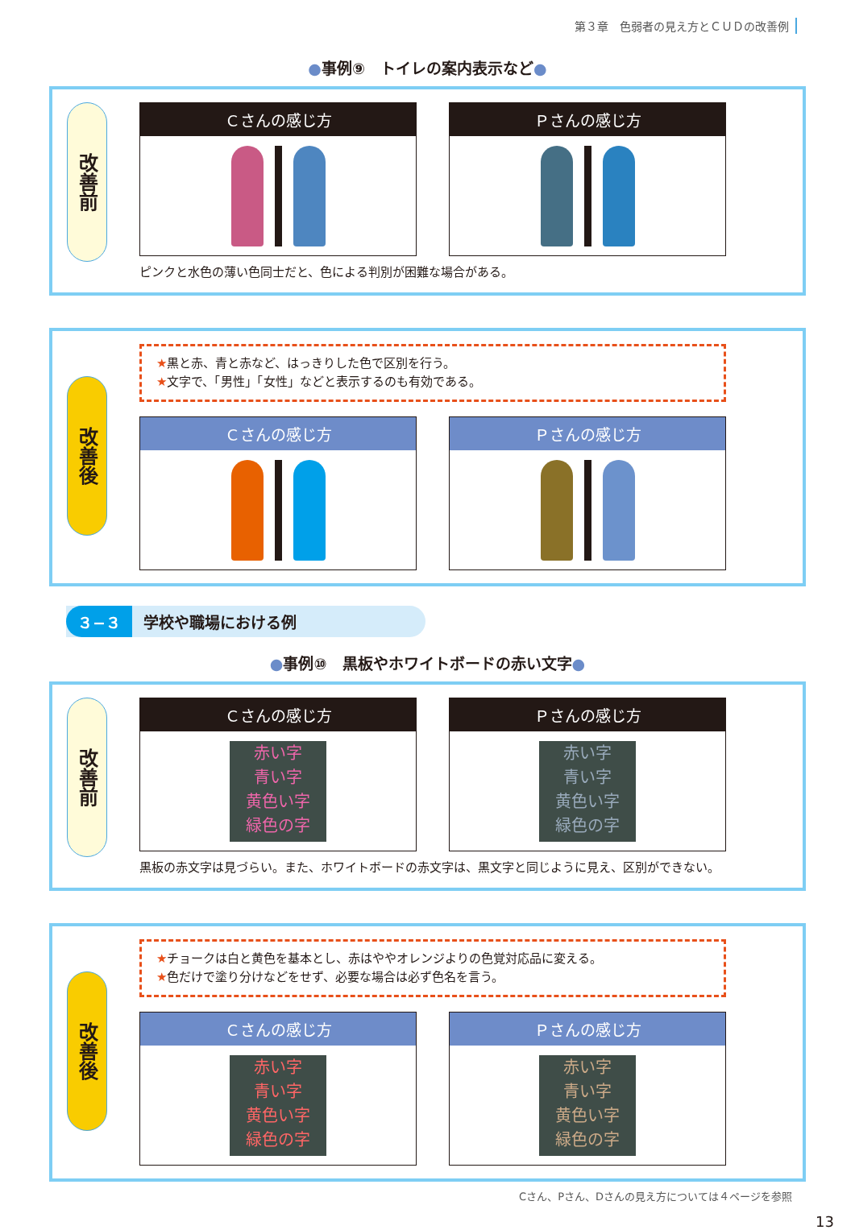第３章　色弱者の見え方とＣＵＤの改善例
●事例⑨　トイレの案内表示など●
改善前
Ｃさんの感じ方 Ｐさんの感じ方
ピンクと水色の薄い色同士だと、色による判別が困難な場合がある。
改善後
★黒と赤、青と赤など、はっきりした色で区別を行う。
★文字で、「男性」「女性」などと表示するのも有効である。
Ｃさんの感じ方 Ｐさんの感じ方
３−３ 学校や職場における例
●事例⑩　黒板やホワイトボードの赤い文字●
改善前
Ｃさんの感じ方
赤い字
青い字
黄色い字
緑色の字
Ｐさんの感じ方
赤い字
青い字
黄色い字
緑色の字
黒板の赤文字は見づらい。また、ホワイトボードの赤文字は、黒文字と同じように見え、区別ができない。
改善後
★チョークは白と黄色を基本とし、赤はややオレンジよりの色覚対応品に変える。
★色だけで塗り分けなどをせず、必要な場合は必ず色名を言う。
Ｃさんの感じ方
赤い字
青い字
黄色い字
緑色の字
Ｐさんの感じ方
赤い字
青い字
黄色い字
緑色の字
Cさん、Pさん、Dさんの見え方については４ページを参照
13